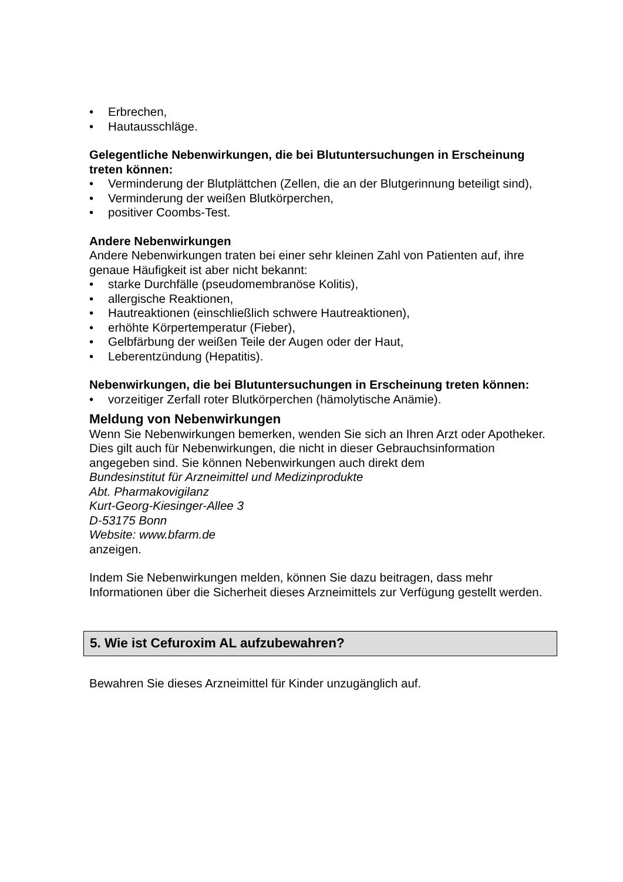• Erbrechen,
• Hautausschläge.
Gelegentliche Nebenwirkungen, die bei Blutuntersuchungen in Erscheinung treten können:
• Verminderung der Blutplättchen (Zellen, die an der Blutgerinnung beteiligt sind),
• Verminderung der weißen Blutkörperchen,
• positiver Coombs-Test.
Andere Nebenwirkungen
Andere Nebenwirkungen traten bei einer sehr kleinen Zahl von Patienten auf, ihre genaue Häufigkeit ist aber nicht bekannt:
• starke Durchfälle (pseudomembranöse Kolitis),
• allergische Reaktionen,
• Hautreaktionen (einschließlich schwere Hautreaktionen),
• erhöhte Körpertemperatur (Fieber),
• Gelbfärbung der weißen Teile der Augen oder der Haut,
• Leberentzündung (Hepatitis).
Nebenwirkungen, die bei Blutuntersuchungen in Erscheinung treten können:
• vorzeitiger Zerfall roter Blutkörperchen (hämolytische Anämie).
Meldung von Nebenwirkungen
Wenn Sie Nebenwirkungen bemerken, wenden Sie sich an Ihren Arzt oder Apotheker. Dies gilt auch für Nebenwirkungen, die nicht in dieser Gebrauchsinformation angegeben sind. Sie können Nebenwirkungen auch direkt dem
Bundesinstitut für Arzneimittel und Medizinprodukte
Abt. Pharmakovigilanz
Kurt-Georg-Kiesinger-Allee 3
D-53175 Bonn
Website: www.bfarm.de
anzeigen.
Indem Sie Nebenwirkungen melden, können Sie dazu beitragen, dass mehr Informationen über die Sicherheit dieses Arzneimittels zur Verfügung gestellt werden.
5. Wie ist Cefuroxim AL aufzubewahren?
Bewahren Sie dieses Arzneimittel für Kinder unzugänglich auf.